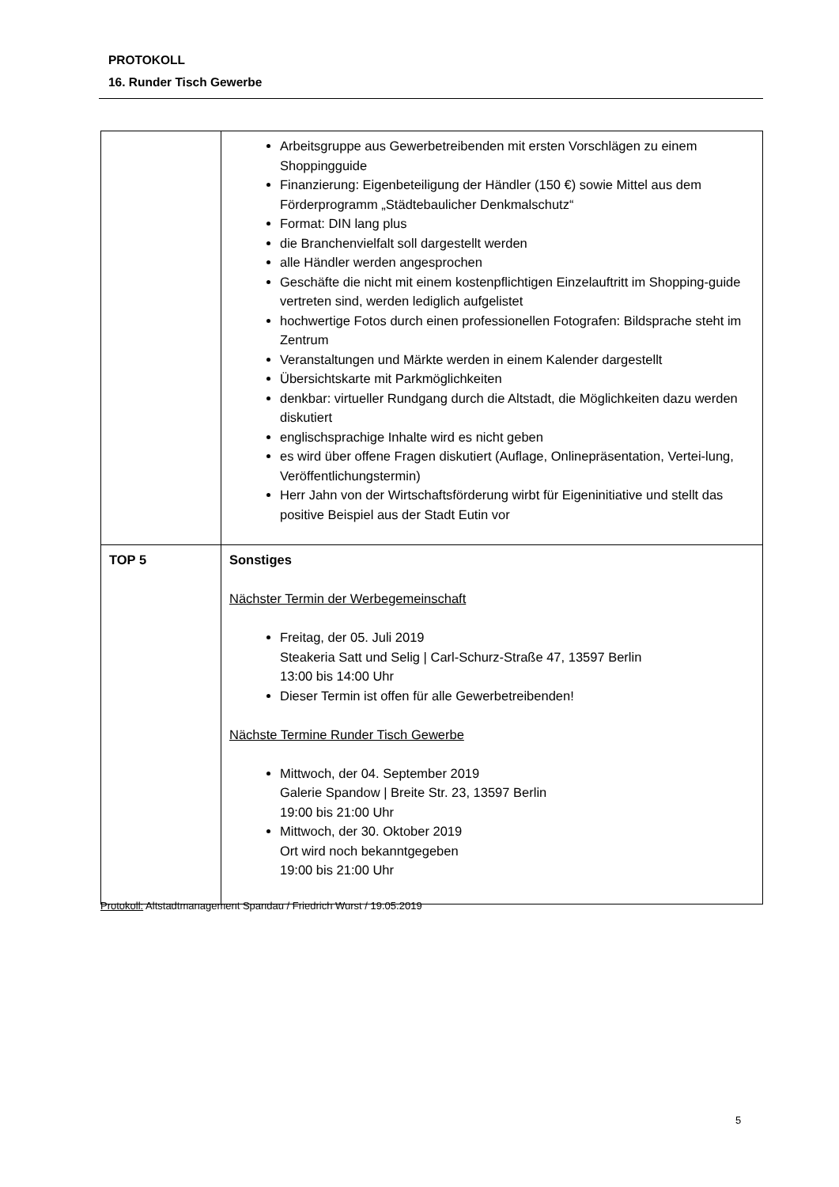PROTOKOLL
16. Runder Tisch Gewerbe
| | Arbeitsgruppe aus Gewerbetreibenden mit ersten Vorschlägen zu einem Shoppingguide Finanzierung: Eigenbeteiligung der Händler (150 €) sowie Mittel aus dem Förderprogramm „Städtebaulicher Denkmalschutz“ Format: DIN lang plus die Branchenvielfalt soll dargestellt werden alle Händler werden angesprochen Geschäfte die nicht mit einem kostenpflichtigen Einzelauftritt im Shopping-guide vertreten sind, werden lediglich aufgelistet hochwertige Fotos durch einen professionellen Fotografen: Bildsprache steht im Zentrum Veranstaltungen und Märkte werden in einem Kalender dargestellt Übersichtskarte mit Parkmöglichkeiten denkbar: virtueller Rundgang durch die Altstadt, die Möglichkeiten dazu werden diskutiert englischsprachige Inhalte wird es nicht geben es wird über offene Fragen diskutiert (Auflage, Onlinepräsentation, Vertei-lung, Veröffentlichungstermin) Herr Jahn von der Wirtschaftsförderung wirbt für Eigeninitiative und stellt das positive Beispiel aus der Stadt Eutin vor |
| TOP 5 | Sonstiges Nächster Termin der Werbegemeinschaft Freitag, der 05. Juli 2019 Steakeria Satt und Selig / Carl-Schurz-Straße 47, 13597 Berlin 13:00 bis 14:00 Uhr Dieser Termin ist offen für alle Gewerbetreibenden! Nächste Termine Runder Tisch Gewerbe Mittwoch, der 04. September 2019 Galerie Spandow / Breite Str. 23, 13597 Berlin 19:00 bis 21:00 Uhr Mittwoch, der 30. Oktober 2019 Ort wird noch bekanntgegeben 19:00 bis 21:00 Uhr |
Protokoll: Altstadtmanagement Spandau / Friedrich Wurst / 19.05.2019
5